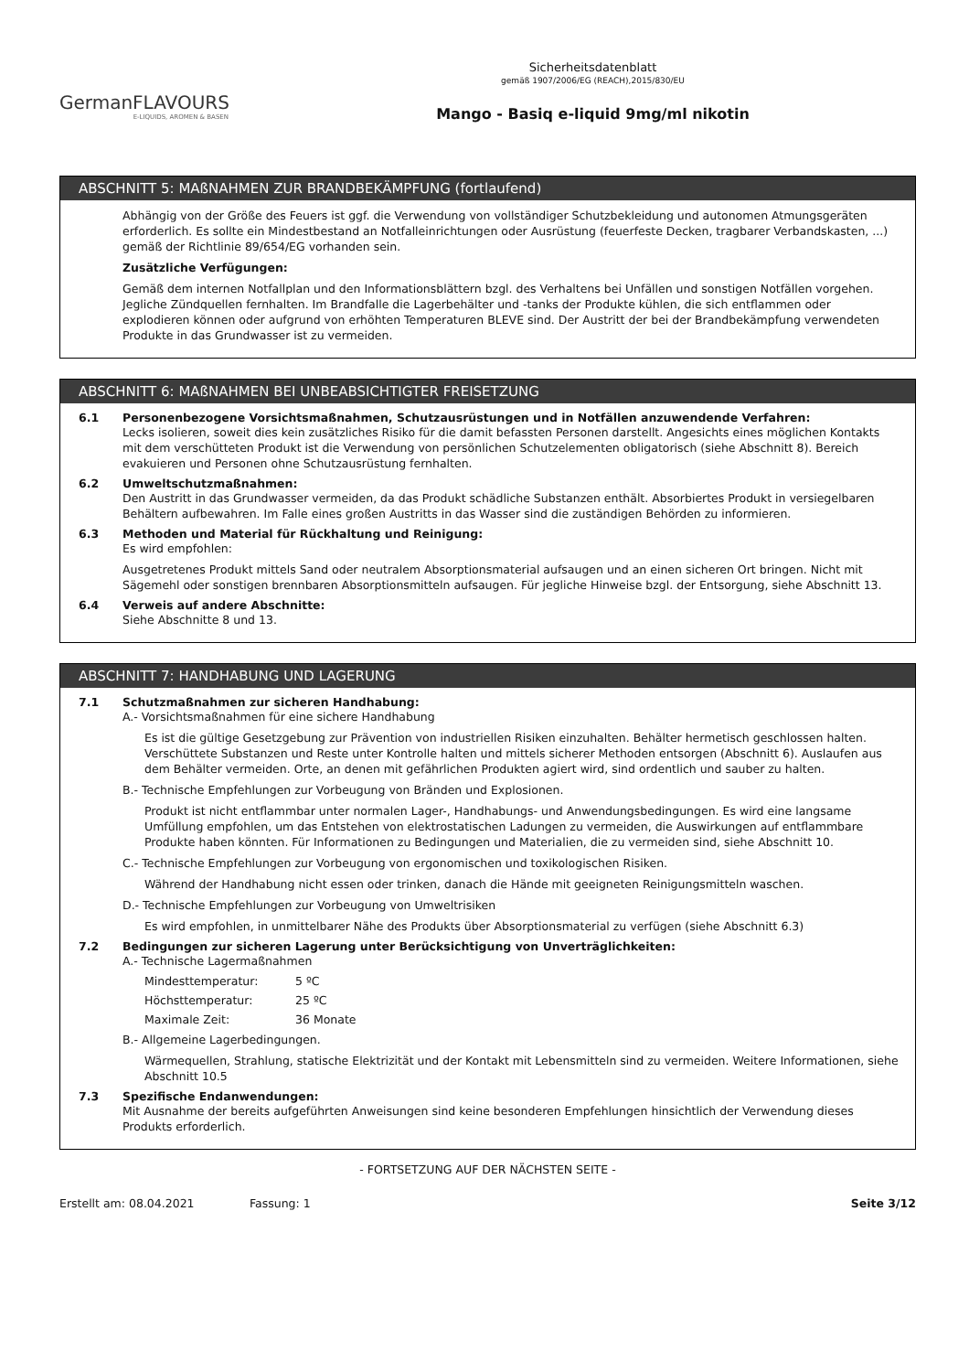GermanFLAVOURS
E-LIQUIDS, AROMEN & BASEN
Sicherheitsdatenblatt
gemäß 1907/2006/EG (REACH),2015/830/EU
Mango - Basiq e-liquid 9mg/ml nikotin
ABSCHNITT 5: MAßNAHMEN ZUR BRANDBEKÄMPFUNG (fortlaufend)
Abhängig von der Größe des Feuers ist ggf. die Verwendung von vollständiger Schutzbekleidung und autonomen Atmungsgeräten erforderlich. Es sollte ein Mindestbestand an Notfalleinrichtungen oder Ausrüstung (feuerfeste Decken, tragbarer Verbandskasten, ...) gemäß der Richtlinie 89/654/EG vorhanden sein.
Zusätzliche Verfügungen:
Gemäß dem internen Notfallplan und den Informationsblättern bzgl. des Verhaltens bei Unfällen und sonstigen Notfällen vorgehen. Jegliche Zündquellen fernhalten. Im Brandfalle die Lagerbehälter und -tanks der Produkte kühlen, die sich entflammen oder explodieren können oder aufgrund von erhöhten Temperaturen BLEVE sind. Der Austritt der bei der Brandbekämpfung verwendeten Produkte in das Grundwasser ist zu vermeiden.
ABSCHNITT 6: MAßNAHMEN BEI UNBEABSICHTIGTER FREISETZUNG
6.1 Personenbezogene Vorsichtsmaßnahmen, Schutzausrüstungen und in Notfällen anzuwendende Verfahren:
Lecks isolieren, soweit dies kein zusätzliches Risiko für die damit befassten Personen darstellt. Angesichts eines möglichen Kontakts mit dem verschütteten Produkt ist die Verwendung von persönlichen Schutzelementen obligatorisch (siehe Abschnitt 8). Bereich evakuieren und Personen ohne Schutzausrüstung fernhalten.
6.2 Umweltschutzmaßnahmen:
Den Austritt in das Grundwasser vermeiden, da das Produkt schädliche Substanzen enthält. Absorbiertes Produkt in versiegelbaren Behältern aufbewahren. Im Falle eines großen Austritts in das Wasser sind die zuständigen Behörden zu informieren.
6.3 Methoden und Material für Rückhaltung und Reinigung:
Es wird empfohlen:
Ausgetretenes Produkt mittels Sand oder neutralem Absorptionsmaterial aufsaugen und an einen sicheren Ort bringen. Nicht mit Sägemehl oder sonstigen brennbaren Absorptionsmitteln aufsaugen. Für jegliche Hinweise bzgl. der Entsorgung, siehe Abschnitt 13.
6.4 Verweis auf andere Abschnitte:
Siehe Abschnitte 8 und 13.
ABSCHNITT 7: HANDHABUNG UND LAGERUNG
7.1 Schutzmaßnahmen zur sicheren Handhabung:
A.- Vorsichtsmaßnahmen für eine sichere Handhabung
Es ist die gültige Gesetzgebung zur Prävention von industriellen Risiken einzuhalten. Behälter hermetisch geschlossen halten. Verschüttete Substanzen und Reste unter Kontrolle halten und mittels sicherer Methoden entsorgen (Abschnitt 6). Auslaufen aus dem Behälter vermeiden. Orte, an denen mit gefährlichen Produkten agiert wird, sind ordentlich und sauber zu halten.
B.- Technische Empfehlungen zur Vorbeugung von Bränden und Explosionen.
Produkt ist nicht entflammbar unter normalen Lager-, Handhabungs- und Anwendungsbedingungen. Es wird eine langsame Umfüllung empfohlen, um das Entstehen von elektrostatischen Ladungen zu vermeiden, die Auswirkungen auf entflammbare Produkte haben könnten. Für Informationen zu Bedingungen und Materialien, die zu vermeiden sind, siehe Abschnitt 10.
C.- Technische Empfehlungen zur Vorbeugung von ergonomischen und toxikologischen Risiken.
Während der Handhabung nicht essen oder trinken, danach die Hände mit geeigneten Reinigungsmitteln waschen.
D.- Technische Empfehlungen zur Vorbeugung von Umweltrisiken
Es wird empfohlen, in unmittelbarer Nähe des Produkts über Absorptionsmaterial zu verfügen (siehe Abschnitt 6.3)
7.2 Bedingungen zur sicheren Lagerung unter Berücksichtigung von Unverträglichkeiten:
A.- Technische Lagermaßnahmen
Mindesttemperatur: 5 ºC
Höchsttemperatur: 25 ºC
Maximale Zeit: 36 Monate
B.- Allgemeine Lagerbedingungen.
Wärmequellen, Strahlung, statische Elektrizität und der Kontakt mit Lebensmitteln sind zu vermeiden. Weitere Informationen, siehe Abschnitt 10.5
7.3 Spezifische Endanwendungen:
Mit Ausnahme der bereits aufgeführten Anweisungen sind keine besonderen Empfehlungen hinsichtlich der Verwendung dieses Produkts erforderlich.
- FORTSETZUNG AUF DER NÄCHSTEN SEITE -
Erstellt am: 08.04.2021 Fassung: 1 Seite 3/12